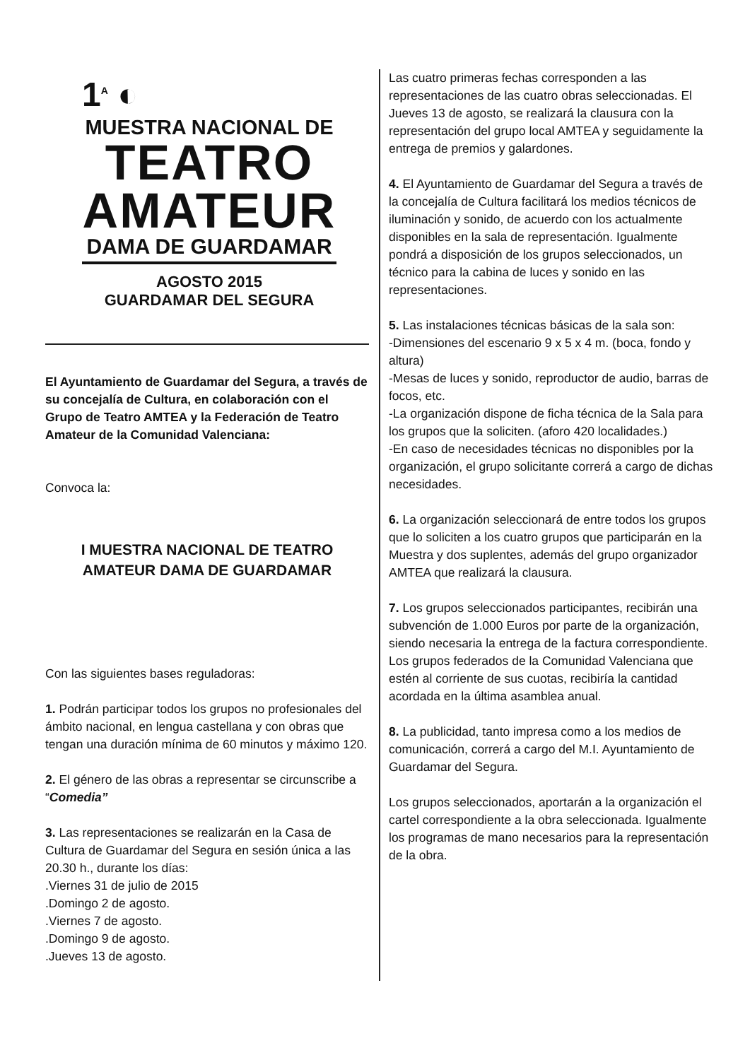1<sup>A</sup> ◐
MUESTRA NACIONAL DE
TEATRO
AMATEUR
DAMA DE GUARDAMAR
AGOSTO 2015
GUARDAMAR DEL SEGURA
El Ayuntamiento de Guardamar del Segura, a través de su concejalía de Cultura, en colaboración con el Grupo de Teatro AMTEA y la Federación de Teatro Amateur de la Comunidad Valenciana:
Convoca la:
I MUESTRA NACIONAL DE TEATRO AMATEUR DAMA DE GUARDAMAR
Con las siguientes bases reguladoras:
1. Podrán participar todos los grupos no profesionales del ámbito nacional, en lengua castellana y con obras que tengan una duración mínima de 60 minutos y máximo 120.
2. El género de las obras a representar se circunscribe a “Comedia”
3. Las representaciones se realizarán en la Casa de Cultura de Guardamar del Segura en sesión única a las 20.30 h., durante los días:
.Viernes 31 de julio de 2015
.Domingo 2 de agosto.
.Viernes 7 de agosto.
.Domingo 9 de agosto.
.Jueves 13 de agosto.
Las cuatro primeras fechas corresponden a las representaciones de las cuatro obras seleccionadas. El Jueves 13 de agosto, se realizará la clausura con la representación del grupo local AMTEA y seguidamente la entrega de premios y galardones.
4. El Ayuntamiento de Guardamar del Segura a través de la concejalía de Cultura facilitará los medios técnicos de iluminación y sonido, de acuerdo con los actualmente disponibles en la sala de representación. Igualmente pondrá a disposición de los grupos seleccionados, un técnico para la cabina de luces y sonido en las representaciones.
5. Las instalaciones técnicas básicas de la sala son:
-Dimensiones del escenario 9 x 5 x 4 m. (boca, fondo y altura)
-Mesas de luces y sonido, reproductor de audio, barras de focos, etc.
-La organización dispone de ficha técnica de la Sala para los grupos que la soliciten. (aforo 420 localidades.)
-En caso de necesidades técnicas no disponibles por la organización, el grupo solicitante correrá a cargo de dichas necesidades.
6. La organización seleccionará de entre todos los grupos que lo soliciten a los cuatro grupos que participarán en la Muestra y dos suplentes, además del grupo organizador AMTEA que realizará la clausura.
7. Los grupos seleccionados participantes, recibirán una subvención de 1.000 Euros por parte de la organización, siendo necesaria la entrega de la factura correspondiente. Los grupos federados de la Comunidad Valenciana que estén al corriente de sus cuotas, recibiría la cantidad acordada en la última asamblea anual.
8. La publicidad, tanto impresa como a los medios de comunicación, correrá a cargo del M.I. Ayuntamiento de Guardamar del Segura.
Los grupos seleccionados, aportarán a la organización el cartel correspondiente a la obra seleccionada. Igualmente los programas de mano necesarios para la representación de la obra.